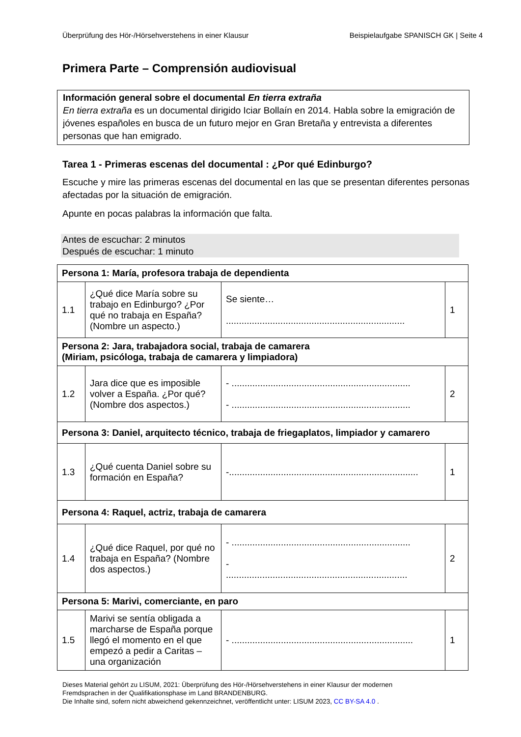Überprüfung des Hör-/Hörsehverstehens in einer Klausur Beispielaufgabe SPANISCH GK | Seite 4
Primera Parte – Comprensión audiovisual
Información general sobre el documental En tierra extraña
En tierra extraña es un documental dirigido Iciar Bollaín en 2014. Habla sobre la emigración de jóvenes españoles en busca de un futuro mejor en Gran Bretaña y entrevista a diferentes personas que han emigrado.
Tarea 1 - Primeras escenas del documental : ¿Por qué Edinburgo?
Escuche y mire las primeras escenas del documental en las que se presentan diferentes personas afectadas por la situación de emigración.
Apunte en pocas palabras la información que falta.
Antes de escuchar: 2 minutos
Después de escuchar: 1 minuto
| Persona 1: María, profesora trabaja de dependienta | | | |
| 1.1 | ¿Qué dice María sobre su trabajo en Edinburgo? ¿Por qué no trabaja en España? (Nombre un aspecto.) | Se siente… ..................................................................... | 1 |
| Persona 2: Jara, trabajadora social, trabaja de camarera (Miriam, psicóloga, trabaja de camarera y limpiadora) | | | |
| 1.2 | Jara dice que es imposible volver a España. ¿Por qué? (Nombre dos aspectos.) | - ..................................................................... - ..................................................................... | 2 |
| Persona 3: Daniel, arquitecto técnico, trabaja de friegaplatos, limpiador y camarero | | | |
| 1.3 | ¿Qué cuenta Daniel sobre su formación en España? | -......................................................................... | 1 |
| Persona 4: Raquel, actriz, trabaja de camarera | | | |
| 1.4 | ¿Qué dice Raquel, por qué no trabaja en España? (Nombre dos aspectos.) | - ..................................................................... - ...................................................................... | 2 |
| Persona 5: Marivi, comerciante, en paro | | | |
| 1.5 | Marivi se sentía obligada a marcharse de España porque llegó el momento en el que empezó a pedir a Caritas – una organización | - ...................................................................... | 1 |
Dieses Material gehört zu LISUM, 2021: Überprüfung des Hör-/Hörsehverstehens in einer Klausur der modernen
Fremdsprachen in der Qualifikationsphase im Land BRANDENBURG.
Die Inhalte sind, sofern nicht abweichend gekennzeichnet, veröffentlicht unter: LISUM 2023, CC BY-SA 4.0 .